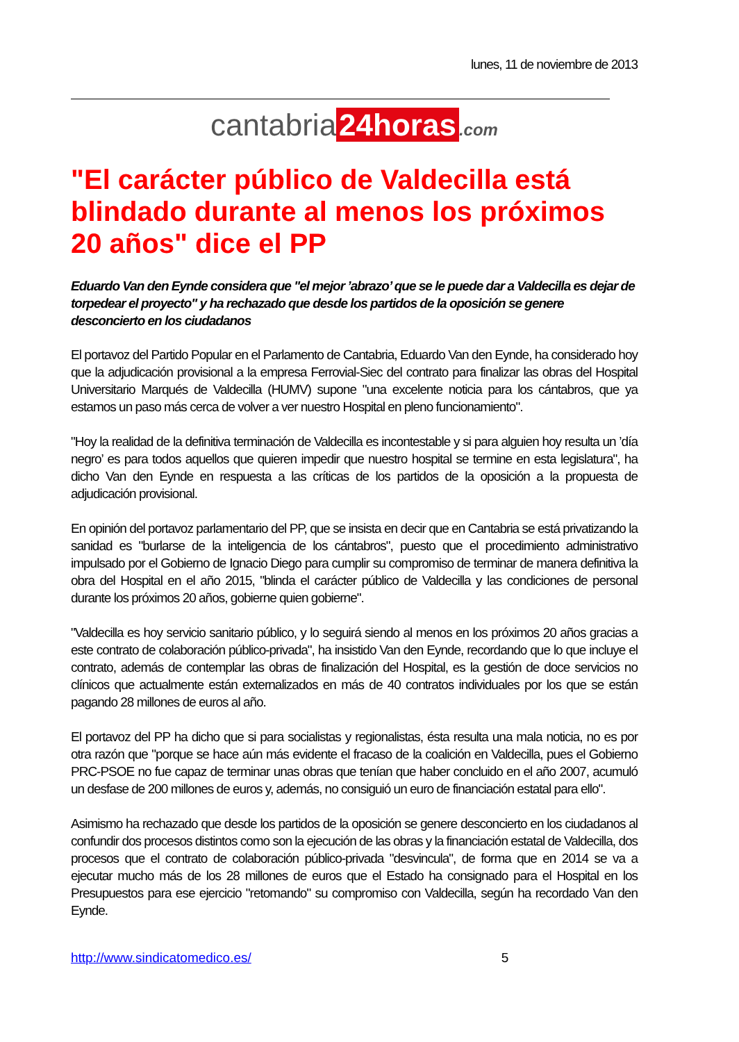lunes, 11 de noviembre de 2013
cantabria 24horas.com
"El carácter público de Valdecilla está blindado durante al menos los próximos 20 años" dice el PP
Eduardo Van den Eynde considera que "el mejor ’abrazo’ que se le puede dar a Valdecilla es dejar de torpedear el proyecto" y ha rechazado que desde los partidos de la oposición se genere desconcierto en los ciudadanos
El portavoz del Partido Popular en el Parlamento de Cantabria, Eduardo Van den Eynde, ha considerado hoy que la adjudicación provisional a la empresa Ferrovial-Siec del contrato para finalizar las obras del Hospital Universitario Marqués de Valdecilla (HUMV) supone "una excelente noticia para los cántabros, que ya estamos un paso más cerca de volver a ver nuestro Hospital en pleno funcionamiento".
"Hoy la realidad de la definitiva terminación de Valdecilla es incontestable y si para alguien hoy resulta un ’día negro’ es para todos aquellos que quieren impedir que nuestro hospital se termine en esta legislatura", ha dicho Van den Eynde en respuesta a las críticas de los partidos de la oposición a la propuesta de adjudicación provisional.
En opinión del portavoz parlamentario del PP, que se insista en decir que en Cantabria se está privatizando la sanidad es "burlarse de la inteligencia de los cántabros", puesto que el procedimiento administrativo impulsado por el Gobierno de Ignacio Diego para cumplir su compromiso de terminar de manera definitiva la obra del Hospital en el año 2015, "blinda el carácter público de Valdecilla y las condiciones de personal durante los próximos 20 años, gobierne quien gobierne".
"Valdecilla es hoy servicio sanitario público, y lo seguirá siendo al menos en los próximos 20 años gracias a este contrato de colaboración público-privada", ha insistido Van den Eynde, recordando que lo que incluye el contrato, además de contemplar las obras de finalización del Hospital, es la gestión de doce servicios no clínicos que actualmente están externalizados en más de 40 contratos individuales por los que se están pagando 28 millones de euros al año.
El portavoz del PP ha dicho que si para socialistas y regionalistas, ésta resulta una mala noticia, no es por otra razón que "porque se hace aún más evidente el fracaso de la coalición en Valdecilla, pues el Gobierno PRC-PSOE no fue capaz de terminar unas obras que tenían que haber concluido en el año 2007, acumuló un desfase de 200 millones de euros y, además, no consiguió un euro de financiación estatal para ello".
Asimismo ha rechazado que desde los partidos de la oposición se genere desconcierto en los ciudadanos al confundir dos procesos distintos como son la ejecución de las obras y la financiación estatal de Valdecilla, dos procesos que el contrato de colaboración público-privada "desvincula", de forma que en 2014 se va a ejecutar mucho más de los 28 millones de euros que el Estado ha consignado para el Hospital en los Presupuestos para ese ejercicio "retomando" su compromiso con Valdecilla, según ha recordado Van den Eynde.
http://www.sindicatomedico.es/ 5